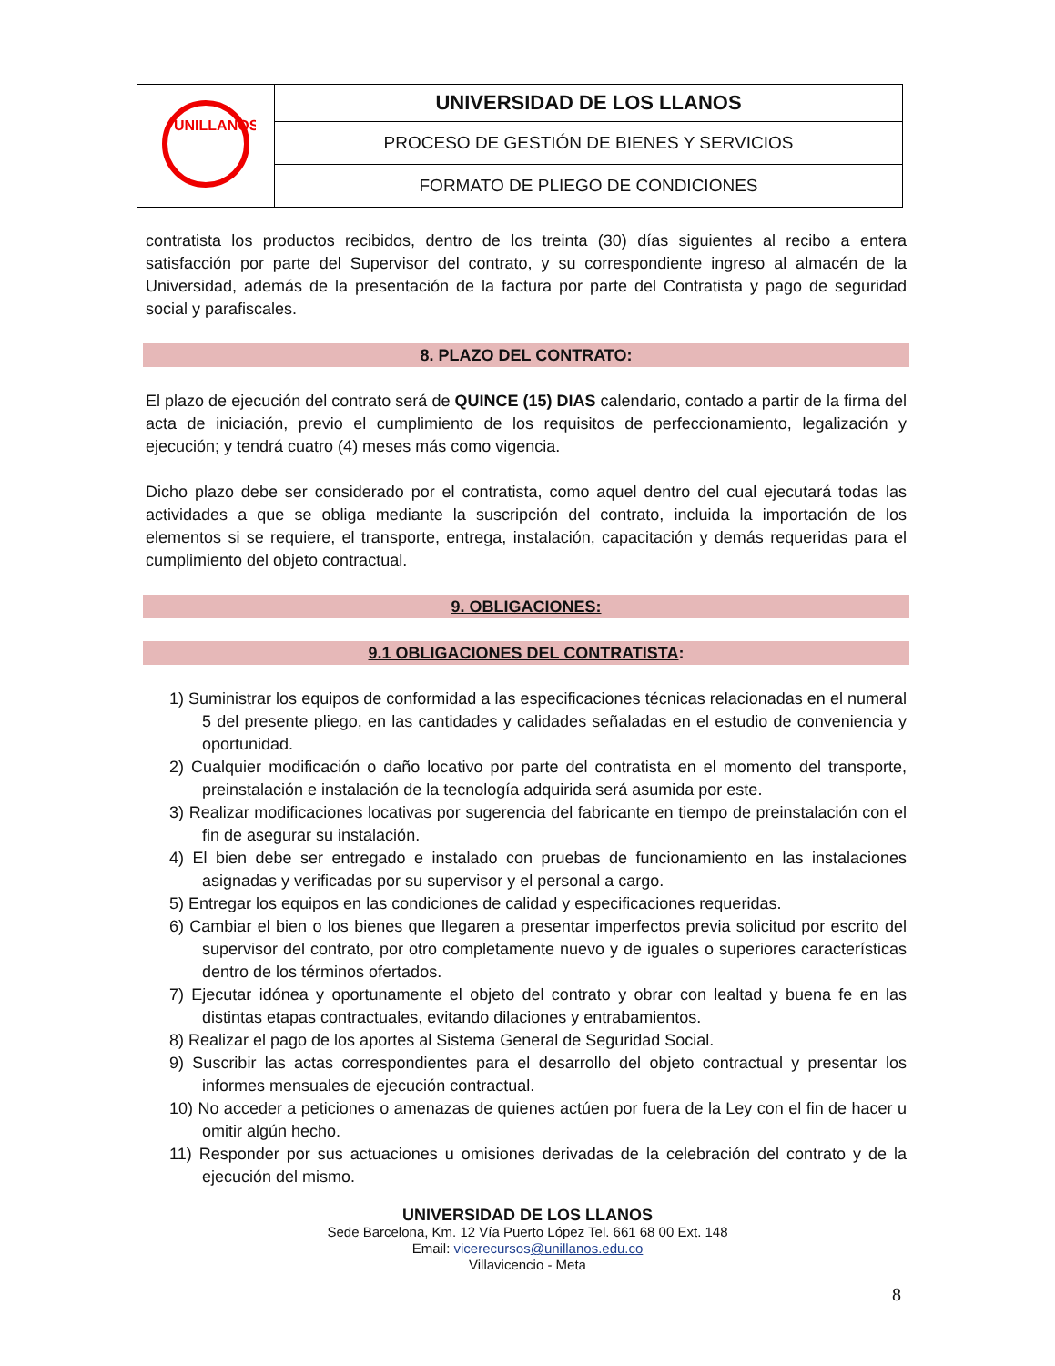| UNILLANOS | UNIVERSIDAD DE LOS LLANOS |
| | PROCESO DE GESTIÓN DE BIENES Y SERVICIOS |
| | FORMATO DE PLIEGO DE CONDICIONES |
contratista los productos recibidos, dentro de los treinta (30) días siguientes al recibo a entera satisfacción por parte del Supervisor del contrato, y su correspondiente ingreso al almacén de la Universidad, además de la presentación de la factura por parte del Contratista y pago de seguridad social y parafiscales.
8. PLAZO DEL CONTRATO:
El plazo de ejecución del contrato será de QUINCE (15) DIAS calendario, contado a partir de la firma del acta de iniciación, previo el cumplimiento de los requisitos de perfeccionamiento, legalización y ejecución; y tendrá cuatro (4) meses más como vigencia.
Dicho plazo debe ser considerado por el contratista, como aquel dentro del cual ejecutará todas las actividades a que se obliga mediante la suscripción del contrato, incluida la importación de los elementos si se requiere, el transporte, entrega, instalación, capacitación y demás requeridas para el cumplimiento del objeto contractual.
9. OBLIGACIONES:
9.1 OBLIGACIONES DEL CONTRATISTA:
1) Suministrar los equipos de conformidad a las especificaciones técnicas relacionadas en el numeral 5 del presente pliego, en las cantidades y calidades señaladas en el estudio de conveniencia y oportunidad.
2) Cualquier modificación o daño locativo por parte del contratista en el momento del transporte, preinstalación e instalación de la tecnología adquirida será asumida por este.
3) Realizar modificaciones locativas por sugerencia del fabricante en tiempo de preinstalación con el fin de asegurar su instalación.
4) El bien debe ser entregado e instalado con pruebas de funcionamiento en las instalaciones asignadas y verificadas por su supervisor y el personal a cargo.
5) Entregar los equipos en las condiciones de calidad y especificaciones requeridas.
6) Cambiar el bien o los bienes que llegaren a presentar imperfectos previa solicitud por escrito del supervisor del contrato, por otro completamente nuevo y de iguales o superiores características dentro de los términos ofertados.
7) Ejecutar idónea y oportunamente el objeto del contrato y obrar con lealtad y buena fe en las distintas etapas contractuales, evitando dilaciones y entrabamientos.
8) Realizar el pago de los aportes al Sistema General de Seguridad Social.
9) Suscribir las actas correspondientes para el desarrollo del objeto contractual y presentar los informes mensuales de ejecución contractual.
10) No acceder a peticiones o amenazas de quienes actúen por fuera de la Ley con el fin de hacer u omitir algún hecho.
11) Responder por sus actuaciones u omisiones derivadas de la celebración del contrato y de la ejecución del mismo.
UNIVERSIDAD DE LOS LLANOS
Sede Barcelona, Km. 12 Vía Puerto López Tel. 661 68 00 Ext. 148
Email: vicerecursos@unillanos.edu.co
Villavicencio - Meta
8